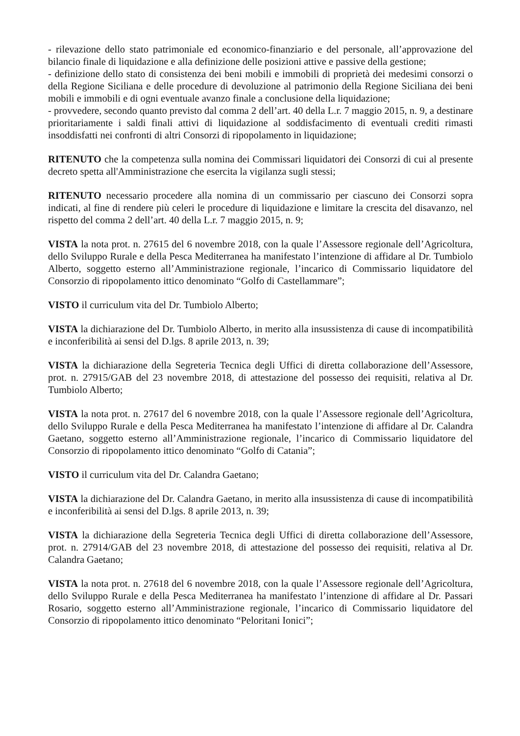- rilevazione dello stato patrimoniale ed economico-finanziario e del personale, all’approvazione del bilancio finale di liquidazione e alla definizione delle posizioni attive e passive della gestione;
- definizione dello stato di consistenza dei beni mobili e immobili di proprietà dei medesimi consorzi o della Regione Siciliana e delle procedure di devoluzione al patrimonio della Regione Siciliana dei beni mobili e immobili e di ogni eventuale avanzo finale a conclusione della liquidazione;
- provvedere, secondo quanto previsto dal comma 2 dell’art. 40 della L.r. 7 maggio 2015, n. 9, a destinare prioritariamente i saldi finali attivi di liquidazione al soddisfacimento di eventuali crediti rimasti insoddisfatti nei confronti di altri Consorzi di ripopolamento in liquidazione;
RITENUTO che la competenza sulla nomina dei Commissari liquidatori dei Consorzi di cui al presente decreto spetta all'Amministrazione che esercita la vigilanza sugli stessi;
RITENUTO necessario procedere alla nomina di un commissario per ciascuno dei Consorzi sopra indicati, al fine di rendere più celeri le procedure di liquidazione e limitare la crescita del disavanzo, nel rispetto del comma 2 dell’art. 40 della L.r. 7 maggio 2015, n. 9;
VISTA la nota prot. n. 27615 del 6 novembre 2018, con la quale l’Assessore regionale dell’Agricoltura, dello Sviluppo Rurale e della Pesca Mediterranea ha manifestato l’intenzione di affidare al Dr. Tumbiolo Alberto, soggetto esterno all’Amministrazione regionale, l’incarico di Commissario liquidatore del Consorzio di ripopolamento ittico denominato “Golfo di Castellammare”;
VISTO il curriculum vita del Dr. Tumbiolo Alberto;
VISTA la dichiarazione del Dr. Tumbiolo Alberto, in merito alla insussistenza di cause di incompatibilità e inconferibilità ai sensi del D.lgs. 8 aprile 2013, n. 39;
VISTA la dichiarazione della Segreteria Tecnica degli Uffici di diretta collaborazione dell’Assessore, prot. n. 27915/GAB del 23 novembre 2018, di attestazione del possesso dei requisiti, relativa al Dr. Tumbiolo Alberto;
VISTA la nota prot. n. 27617 del 6 novembre 2018, con la quale l’Assessore regionale dell’Agricoltura, dello Sviluppo Rurale e della Pesca Mediterranea ha manifestato l’intenzione di affidare al Dr. Calandra Gaetano, soggetto esterno all’Amministrazione regionale, l’incarico di Commissario liquidatore del Consorzio di ripopolamento ittico denominato “Golfo di Catania”;
VISTO il curriculum vita del Dr. Calandra Gaetano;
VISTA la dichiarazione del Dr. Calandra Gaetano, in merito alla insussistenza di cause di incompatibilità e inconferibilità ai sensi del D.lgs. 8 aprile 2013, n. 39;
VISTA la dichiarazione della Segreteria Tecnica degli Uffici di diretta collaborazione dell’Assessore, prot. n. 27914/GAB del 23 novembre 2018, di attestazione del possesso dei requisiti, relativa al Dr. Calandra Gaetano;
VISTA la nota prot. n. 27618 del 6 novembre 2018, con la quale l’Assessore regionale dell’Agricoltura, dello Sviluppo Rurale e della Pesca Mediterranea ha manifestato l’intenzione di affidare al Dr. Passari Rosario, soggetto esterno all’Amministrazione regionale, l’incarico di Commissario liquidatore del Consorzio di ripopolamento ittico denominato “Peloritani Ionici”;